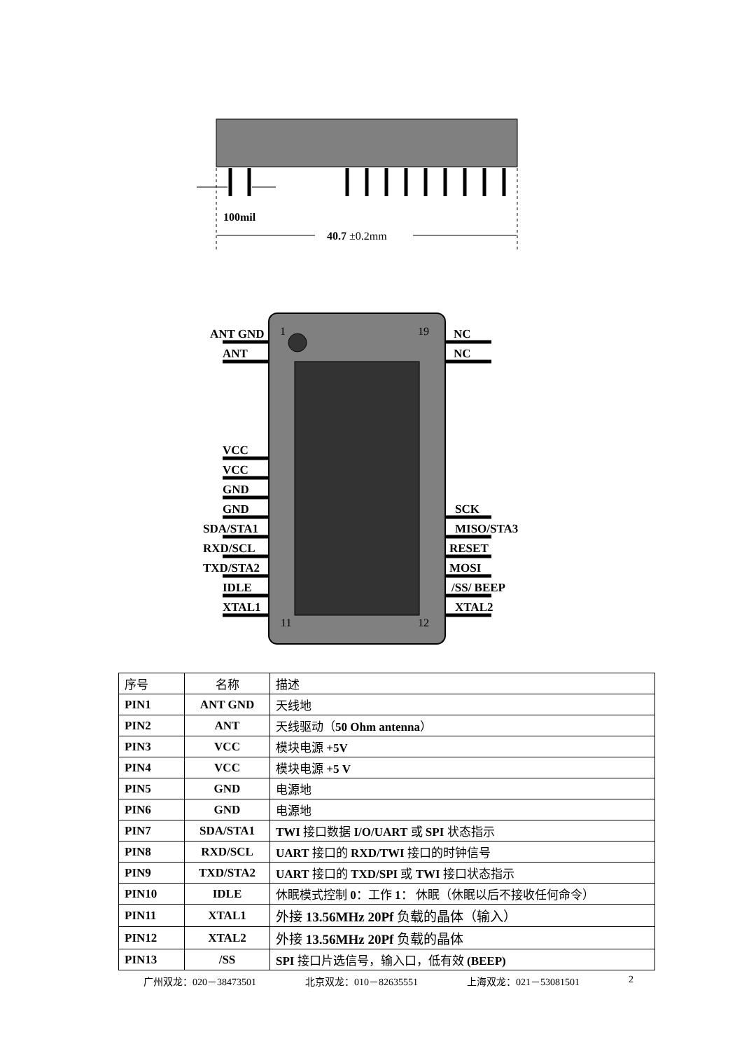100mil
40.7 ±0.2mm
1
19
11
12
ANT GND
ANT
VCC
VCC
GND
GND
SDA/STA1
RXD/SCL
TXD/STA2
IDLE
XTAL1
NC
NC
SCK
MISO/STA3
RESET
MOSI
/SS/ BEEP
XTAL2
| 序号 | 名称 | 描述 |
| PIN1 | ANT GND | 天线地 |
| PIN2 | ANT | 天线驱动（ 50 Ohm antenna ） |
| PIN3 | VCC | 模块电源 +5V |
| PIN4 | VCC | 模块电源 +5 V |
| PIN5 | GND | 电源地 |
| PIN6 | GND | 电源地 |
| PIN7 | SDA/STA1 | TWI 接口数据 I/O/UART 或 SPI 状态指示 |
| PIN8 | RXD/SCL | UART 接口的 RXD/TWI 接口的时钟信号 |
| PIN9 | TXD/STA2 | UART 接口的 TXD/SPI 或 TWI 接口状态指示 |
| PIN10 | IDLE | 休眠模式控制 0 ：工作 1 ： 休眠（休眠以后不接收任何命令） |
| PIN11 | XTAL1 | 外接 13.56MHz 20Pf 负载的晶体（输入） |
| PIN12 | XTAL2 | 外接 13.56MHz 20Pf 负载的晶体 |
| PIN13 | /SS | SPI 接口片选信号，输入口，低有效 (BEEP) |
广州双龙：020－38473501 北京双龙：010－82635551 上海双龙：021－53081501 2